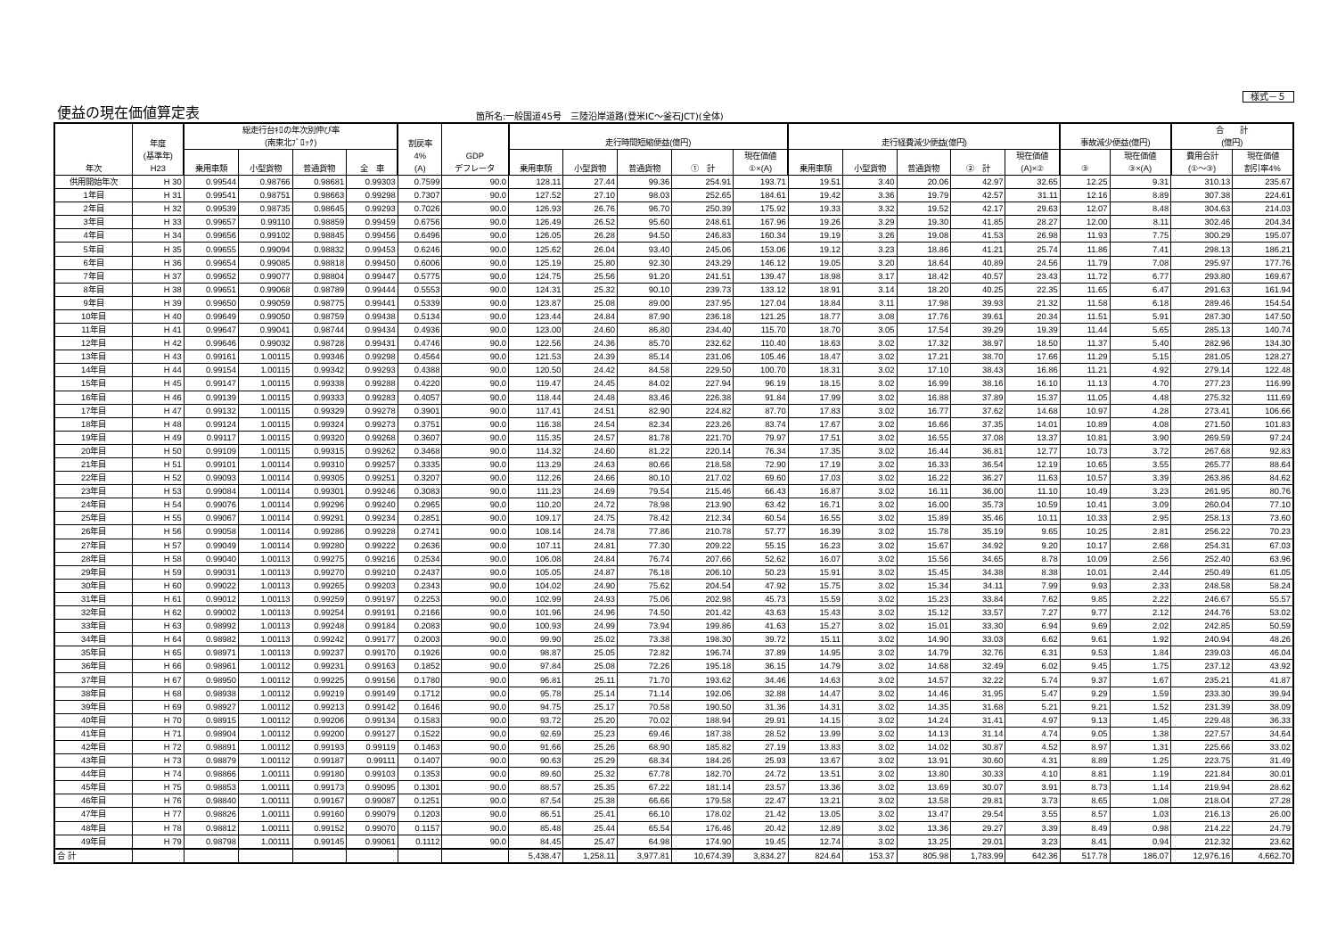様式－５
便益の現在価値算定表
箇所名:一般国道45号　三陸沿岸道路(登米IC～釜石JCT)(全体)
| 年次 | 年度 (基準年) H23 | 総走行台ｷﾛの年次別伸び率 (南東北ﾌﾞﾛｯｸ) | | | | 割戻率 4% (A) | GDP デフレータ | 走行時間短縮便益(億円) | | | | | 走行経費減少便益(億円) | | | | | 事故減少便益(億円) | | 合 計 (億円) | |
| --- | --- | --- | --- | --- | --- | --- | --- | --- | --- | --- | --- | --- | --- | --- | --- | --- | --- | --- | --- | --- | --- |
| | | 乗用車類 | 小型貨物 | 普通貨物 | 全 車 | | | 乗用車類 | 小型貨物 | 普通貨物 | ① 計 | 現在価値 ①×(A) | 乗用車類 | 小型貨物 | 普通貨物 | ② 計 | 現在価値 (A)×② | ③ | 現在価値 ③×(A) | 費用合計 (①～③) | 現在価値 割引率4% |
| 供用開始年次 | H 30 | 0.99544 | 0.98766 | 0.98681 | 0.99303 | 0.7599 | 90.0 | 128.11 | 27.44 | 99.36 | 254.91 | 193.71 | 19.51 | 3.40 | 20.06 | 42.97 | 32.65 | 12.25 | 9.31 | 310.13 | 235.67 |
| 1年目 | H 31 | 0.99541 | 0.98751 | 0.98663 | 0.99298 | 0.7307 | 90.0 | 127.52 | 27.10 | 98.03 | 252.65 | 184.61 | 19.42 | 3.36 | 19.79 | 42.57 | 31.11 | 12.16 | 8.89 | 307.38 | 224.61 |
| 2年目 | H 32 | 0.99539 | 0.98735 | 0.98645 | 0.99293 | 0.7026 | 90.0 | 126.93 | 26.76 | 96.70 | 250.39 | 175.92 | 19.33 | 3.32 | 19.52 | 42.17 | 29.63 | 12.07 | 8.48 | 304.63 | 214.03 |
| 3年目 | H 33 | 0.99657 | 0.99110 | 0.98859 | 0.99459 | 0.6756 | 90.0 | 126.49 | 26.52 | 95.60 | 248.61 | 167.96 | 19.26 | 3.29 | 19.30 | 41.85 | 28.27 | 12.00 | 8.11 | 302.46 | 204.34 |
| 4年目 | H 34 | 0.99656 | 0.99102 | 0.98845 | 0.99456 | 0.6496 | 90.0 | 126.05 | 26.28 | 94.50 | 246.83 | 160.34 | 19.19 | 3.26 | 19.08 | 41.53 | 26.98 | 11.93 | 7.75 | 300.29 | 195.07 |
| 5年目 | H 35 | 0.99655 | 0.99094 | 0.98832 | 0.99453 | 0.6246 | 90.0 | 125.62 | 26.04 | 93.40 | 245.06 | 153.06 | 19.12 | 3.23 | 18.86 | 41.21 | 25.74 | 11.86 | 7.41 | 298.13 | 186.21 |
| 6年目 | H 36 | 0.99654 | 0.99085 | 0.98818 | 0.99450 | 0.6006 | 90.0 | 125.19 | 25.80 | 92.30 | 243.29 | 146.12 | 19.05 | 3.20 | 18.64 | 40.89 | 24.56 | 11.79 | 7.08 | 295.97 | 177.76 |
| 7年目 | H 37 | 0.99652 | 0.99077 | 0.98804 | 0.99447 | 0.5775 | 90.0 | 124.75 | 25.56 | 91.20 | 241.51 | 139.47 | 18.98 | 3.17 | 18.42 | 40.57 | 23.43 | 11.72 | 6.77 | 293.80 | 169.67 |
| 8年目 | H 38 | 0.99651 | 0.99068 | 0.98789 | 0.99444 | 0.5553 | 90.0 | 124.31 | 25.32 | 90.10 | 239.73 | 133.12 | 18.91 | 3.14 | 18.20 | 40.25 | 22.35 | 11.65 | 6.47 | 291.63 | 161.94 |
| 9年目 | H 39 | 0.99650 | 0.99059 | 0.98775 | 0.99441 | 0.5339 | 90.0 | 123.87 | 25.08 | 89.00 | 237.95 | 127.04 | 18.84 | 3.11 | 17.98 | 39.93 | 21.32 | 11.58 | 6.18 | 289.46 | 154.54 |
| 10年目 | H 40 | 0.99649 | 0.99050 | 0.98759 | 0.99438 | 0.5134 | 90.0 | 123.44 | 24.84 | 87.90 | 236.18 | 121.25 | 18.77 | 3.08 | 17.76 | 39.61 | 20.34 | 11.51 | 5.91 | 287.30 | 147.50 |
| 11年目 | H 41 | 0.99647 | 0.99041 | 0.98744 | 0.99434 | 0.4936 | 90.0 | 123.00 | 24.60 | 86.80 | 234.40 | 115.70 | 18.70 | 3.05 | 17.54 | 39.29 | 19.39 | 11.44 | 5.65 | 285.13 | 140.74 |
| 12年目 | H 42 | 0.99646 | 0.99032 | 0.98728 | 0.99431 | 0.4746 | 90.0 | 122.56 | 24.36 | 85.70 | 232.62 | 110.40 | 18.63 | 3.02 | 17.32 | 38.97 | 18.50 | 11.37 | 5.40 | 282.96 | 134.30 |
| 13年目 | H 43 | 0.99161 | 1.00115 | 0.99346 | 0.99298 | 0.4564 | 90.0 | 121.53 | 24.39 | 85.14 | 231.06 | 105.46 | 18.47 | 3.02 | 17.21 | 38.70 | 17.66 | 11.29 | 5.15 | 281.05 | 128.27 |
| 14年目 | H 44 | 0.99154 | 1.00115 | 0.99342 | 0.99293 | 0.4388 | 90.0 | 120.50 | 24.42 | 84.58 | 229.50 | 100.70 | 18.31 | 3.02 | 17.10 | 38.43 | 16.86 | 11.21 | 4.92 | 279.14 | 122.48 |
| 15年目 | H 45 | 0.99147 | 1.00115 | 0.99338 | 0.99288 | 0.4220 | 90.0 | 119.47 | 24.45 | 84.02 | 227.94 | 96.19 | 18.15 | 3.02 | 16.99 | 38.16 | 16.10 | 11.13 | 4.70 | 277.23 | 116.99 |
| 16年目 | H 46 | 0.99139 | 1.00115 | 0.99333 | 0.99283 | 0.4057 | 90.0 | 118.44 | 24.48 | 83.46 | 226.38 | 91.84 | 17.99 | 3.02 | 16.88 | 37.89 | 15.37 | 11.05 | 4.48 | 275.32 | 111.69 |
| 17年目 | H 47 | 0.99132 | 1.00115 | 0.99329 | 0.99278 | 0.3901 | 90.0 | 117.41 | 24.51 | 82.90 | 224.82 | 87.70 | 17.83 | 3.02 | 16.77 | 37.62 | 14.68 | 10.97 | 4.28 | 273.41 | 106.66 |
| 18年目 | H 48 | 0.99124 | 1.00115 | 0.99324 | 0.99273 | 0.3751 | 90.0 | 116.38 | 24.54 | 82.34 | 223.26 | 83.74 | 17.67 | 3.02 | 16.66 | 37.35 | 14.01 | 10.89 | 4.08 | 271.50 | 101.83 |
| 19年目 | H 49 | 0.99117 | 1.00115 | 0.99320 | 0.99268 | 0.3607 | 90.0 | 115.35 | 24.57 | 81.78 | 221.70 | 79.97 | 17.51 | 3.02 | 16.55 | 37.08 | 13.37 | 10.81 | 3.90 | 269.59 | 97.24 |
| 20年目 | H 50 | 0.99109 | 1.00115 | 0.99315 | 0.99262 | 0.3468 | 90.0 | 114.32 | 24.60 | 81.22 | 220.14 | 76.34 | 17.35 | 3.02 | 16.44 | 36.81 | 12.77 | 10.73 | 3.72 | 267.68 | 92.83 |
| 21年目 | H 51 | 0.99101 | 1.00114 | 0.99310 | 0.99257 | 0.3335 | 90.0 | 113.29 | 24.63 | 80.66 | 218.58 | 72.90 | 17.19 | 3.02 | 16.33 | 36.54 | 12.19 | 10.65 | 3.55 | 265.77 | 88.64 |
| 22年目 | H 52 | 0.99093 | 1.00114 | 0.99305 | 0.99251 | 0.3207 | 90.0 | 112.26 | 24.66 | 80.10 | 217.02 | 69.60 | 17.03 | 3.02 | 16.22 | 36.27 | 11.63 | 10.57 | 3.39 | 263.86 | 84.62 |
| 23年目 | H 53 | 0.99084 | 1.00114 | 0.99301 | 0.99246 | 0.3083 | 90.0 | 111.23 | 24.69 | 79.54 | 215.46 | 66.43 | 16.87 | 3.02 | 16.11 | 36.00 | 11.10 | 10.49 | 3.23 | 261.95 | 80.76 |
| 24年目 | H 54 | 0.99076 | 1.00114 | 0.99296 | 0.99240 | 0.2965 | 90.0 | 110.20 | 24.72 | 78.98 | 213.90 | 63.42 | 16.71 | 3.02 | 16.00 | 35.73 | 10.59 | 10.41 | 3.09 | 260.04 | 77.10 |
| 25年目 | H 55 | 0.99067 | 1.00114 | 0.99291 | 0.99234 | 0.2851 | 90.0 | 109.17 | 24.75 | 78.42 | 212.34 | 60.54 | 16.55 | 3.02 | 15.89 | 35.46 | 10.11 | 10.33 | 2.95 | 258.13 | 73.60 |
| 26年目 | H 56 | 0.99058 | 1.00114 | 0.99286 | 0.99228 | 0.2741 | 90.0 | 108.14 | 24.78 | 77.86 | 210.78 | 57.77 | 16.39 | 3.02 | 15.78 | 35.19 | 9.65 | 10.25 | 2.81 | 256.22 | 70.23 |
| 27年目 | H 57 | 0.99049 | 1.00114 | 0.99280 | 0.99222 | 0.2636 | 90.0 | 107.11 | 24.81 | 77.30 | 209.22 | 55.15 | 16.23 | 3.02 | 15.67 | 34.92 | 9.20 | 10.17 | 2.68 | 254.31 | 67.03 |
| 28年目 | H 58 | 0.99040 | 1.00113 | 0.99275 | 0.99216 | 0.2534 | 90.0 | 106.08 | 24.84 | 76.74 | 207.66 | 52.62 | 16.07 | 3.02 | 15.56 | 34.65 | 8.78 | 10.09 | 2.56 | 252.40 | 63.96 |
| 29年目 | H 59 | 0.99031 | 1.00113 | 0.99270 | 0.99210 | 0.2437 | 90.0 | 105.05 | 24.87 | 76.18 | 206.10 | 50.23 | 15.91 | 3.02 | 15.45 | 34.38 | 8.38 | 10.01 | 2.44 | 250.49 | 61.05 |
| 30年目 | H 60 | 0.99022 | 1.00113 | 0.99265 | 0.99203 | 0.2343 | 90.0 | 104.02 | 24.90 | 75.62 | 204.54 | 47.92 | 15.75 | 3.02 | 15.34 | 34.11 | 7.99 | 9.93 | 2.33 | 248.58 | 58.24 |
| 31年目 | H 61 | 0.99012 | 1.00113 | 0.99259 | 0.99197 | 0.2253 | 90.0 | 102.99 | 24.93 | 75.06 | 202.98 | 45.73 | 15.59 | 3.02 | 15.23 | 33.84 | 7.62 | 9.85 | 2.22 | 246.67 | 55.57 |
| 32年目 | H 62 | 0.99002 | 1.00113 | 0.99254 | 0.99191 | 0.2166 | 90.0 | 101.96 | 24.96 | 74.50 | 201.42 | 43.63 | 15.43 | 3.02 | 15.12 | 33.57 | 7.27 | 9.77 | 2.12 | 244.76 | 53.02 |
| 33年目 | H 63 | 0.98992 | 1.00113 | 0.99248 | 0.99184 | 0.2083 | 90.0 | 100.93 | 24.99 | 73.94 | 199.86 | 41.63 | 15.27 | 3.02 | 15.01 | 33.30 | 6.94 | 9.69 | 2.02 | 242.85 | 50.59 |
| 34年目 | H 64 | 0.98982 | 1.00113 | 0.99242 | 0.99177 | 0.2003 | 90.0 | 99.90 | 25.02 | 73.38 | 198.30 | 39.72 | 15.11 | 3.02 | 14.90 | 33.03 | 6.62 | 9.61 | 1.92 | 240.94 | 48.26 |
| 35年目 | H 65 | 0.98971 | 1.00113 | 0.99237 | 0.99170 | 0.1926 | 90.0 | 98.87 | 25.05 | 72.82 | 196.74 | 37.89 | 14.95 | 3.02 | 14.79 | 32.76 | 6.31 | 9.53 | 1.84 | 239.03 | 46.04 |
| 36年目 | H 66 | 0.98961 | 1.00112 | 0.99231 | 0.99163 | 0.1852 | 90.0 | 97.84 | 25.08 | 72.26 | 195.18 | 36.15 | 14.79 | 3.02 | 14.68 | 32.49 | 6.02 | 9.45 | 1.75 | 237.12 | 43.92 |
| 37年目 | H 67 | 0.98950 | 1.00112 | 0.99225 | 0.99156 | 0.1780 | 90.0 | 96.81 | 25.11 | 71.70 | 193.62 | 34.46 | 14.63 | 3.02 | 14.57 | 32.22 | 5.74 | 9.37 | 1.67 | 235.21 | 41.87 |
| 38年目 | H 68 | 0.98938 | 1.00112 | 0.99219 | 0.99149 | 0.1712 | 90.0 | 95.78 | 25.14 | 71.14 | 192.06 | 32.88 | 14.47 | 3.02 | 14.46 | 31.95 | 5.47 | 9.29 | 1.59 | 233.30 | 39.94 |
| 39年目 | H 69 | 0.98927 | 1.00112 | 0.99213 | 0.99142 | 0.1646 | 90.0 | 94.75 | 25.17 | 70.58 | 190.50 | 31.36 | 14.31 | 3.02 | 14.35 | 31.68 | 5.21 | 9.21 | 1.52 | 231.39 | 38.09 |
| 40年目 | H 70 | 0.98915 | 1.00112 | 0.99206 | 0.99134 | 0.1583 | 90.0 | 93.72 | 25.20 | 70.02 | 188.94 | 29.91 | 14.15 | 3.02 | 14.24 | 31.41 | 4.97 | 9.13 | 1.45 | 229.48 | 36.33 |
| 41年目 | H 71 | 0.98904 | 1.00112 | 0.99200 | 0.99127 | 0.1522 | 90.0 | 92.69 | 25.23 | 69.46 | 187.38 | 28.52 | 13.99 | 3.02 | 14.13 | 31.14 | 4.74 | 9.05 | 1.38 | 227.57 | 34.64 |
| 42年目 | H 72 | 0.98891 | 1.00112 | 0.99193 | 0.99119 | 0.1463 | 90.0 | 91.66 | 25.26 | 68.90 | 185.82 | 27.19 | 13.83 | 3.02 | 14.02 | 30.87 | 4.52 | 8.97 | 1.31 | 225.66 | 33.02 |
| 43年目 | H 73 | 0.98879 | 1.00112 | 0.99187 | 0.99111 | 0.1407 | 90.0 | 90.63 | 25.29 | 68.34 | 184.26 | 25.93 | 13.67 | 3.02 | 13.91 | 30.60 | 4.31 | 8.89 | 1.25 | 223.75 | 31.49 |
| 44年目 | H 74 | 0.98866 | 1.00111 | 0.99180 | 0.99103 | 0.1353 | 90.0 | 89.60 | 25.32 | 67.78 | 182.70 | 24.72 | 13.51 | 3.02 | 13.80 | 30.33 | 4.10 | 8.81 | 1.19 | 221.84 | 30.01 |
| 45年目 | H 75 | 0.98853 | 1.00111 | 0.99173 | 0.99095 | 0.1301 | 90.0 | 88.57 | 25.35 | 67.22 | 181.14 | 23.57 | 13.36 | 3.02 | 13.69 | 30.07 | 3.91 | 8.73 | 1.14 | 219.94 | 28.62 |
| 46年目 | H 76 | 0.98840 | 1.00111 | 0.99167 | 0.99087 | 0.1251 | 90.0 | 87.54 | 25.38 | 66.66 | 179.58 | 22.47 | 13.21 | 3.02 | 13.58 | 29.81 | 3.73 | 8.65 | 1.08 | 218.04 | 27.28 |
| 47年目 | H 77 | 0.98826 | 1.00111 | 0.99160 | 0.99079 | 0.1203 | 90.0 | 86.51 | 25.41 | 66.10 | 178.02 | 21.42 | 13.05 | 3.02 | 13.47 | 29.54 | 3.55 | 8.57 | 1.03 | 216.13 | 26.00 |
| 48年目 | H 78 | 0.98812 | 1.00111 | 0.99152 | 0.99070 | 0.1157 | 90.0 | 85.48 | 25.44 | 65.54 | 176.46 | 20.42 | 12.89 | 3.02 | 13.36 | 29.27 | 3.39 | 8.49 | 0.98 | 214.22 | 24.79 |
| 49年目 | H 79 | 0.98798 | 1.00111 | 0.99145 | 0.99061 | 0.1112 | 90.0 | 84.45 | 25.47 | 64.98 | 174.90 | 19.45 | 12.74 | 3.02 | 13.25 | 29.01 | 3.23 | 8.41 | 0.94 | 212.32 | 23.62 |
| 合 計 | | | | | | | | 5,438.47 | 1,258.11 | 3,977.81 | 10,674.39 | 3,834.27 | 824.64 | 153.37 | 805.98 | 1,783.99 | 642.36 | 517.78 | 186.07 | 12,976.16 | 4,662.70 |